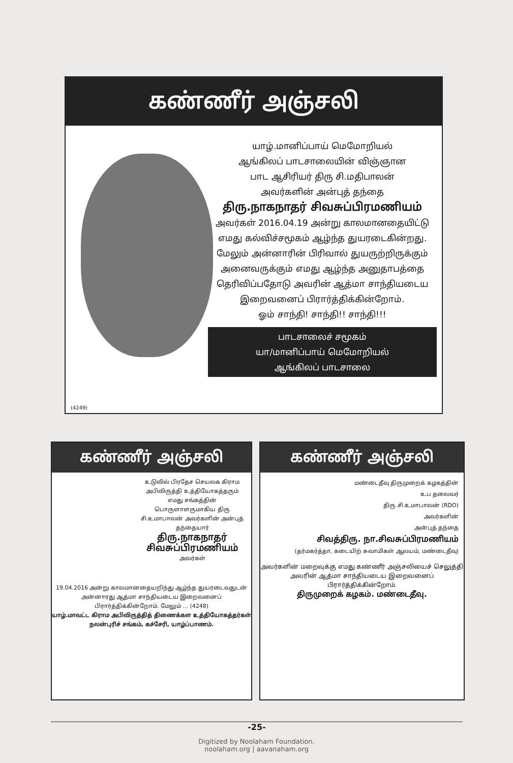கண்ணீர் அஞ்சலி
யாழ்.மானிப்பாய் மெமோறியல்
ஆங்கிலப் பாடசாலையின் விஞ்ஞான
பாட ஆசிரியர் திரு சி.மதிபாலன்
அவர்களின் அன்புத் தந்தை
திரு.நாகநாதர் சிவசுப்பிரமணியம்
அவர்கள் 2016.04.19 அன்று காலமானதையிட்டு எமது கல்விச்சமூகம் ஆழ்ந்த துயரடைகின்றது. மேலும் அன்னாரின் பிரிவால் துயருற்றிருக்கும் அனைவருக்கும் எமது ஆழ்ந்த அனுதாபத்தை தெரிவிப்பதோடு அவரின் ஆத்மா சாந்தியடைய இறைவனைப் பிரார்த்திக்கின்றோம்.
ஓம் சாந்தி! சாந்தி!! சாந்தி!!!
பாடசாலைச் சமூகம்
யா/மானிப்பாய் மெமோறியல்
ஆங்கிலப் பாடசாலை
(4249)
கண்ணீர் அஞ்சலி
உடுவில் பிரதேச செயலக கிராம அபிவிருத்தி உத்தியோகத்தரும் எமது சங்கத்தின் பொருளாளருமாகிய திரு சி.உமாபாலன் அவர்களின் அன்புத் தந்தையார்
திரு.நாகநாதர் சிவசுப்பிரமணியம்
அவர்கள்
19.04.2016 அன்று காலமானதையறிந்து ஆழ்ந்த துயரடைவதுடன் அன்னாரது ஆத்மா சாந்தியடைய இறைவனைப் பிரார்த்திக்கின்றோம். மேலும் ... (4248)
யாழ்.மாவட்ட கிராம அபிவிருத்தித் திணைக்கள உத்தியோகத்தர்கள் நலன்புரிச் சங்கம், கச்சேரி, யாழ்ப்பாணம்.
கண்ணீர் அஞ்சலி
மண்டைதீவு திருமுறைக் கழகத்தின்
உப தலைவர்
திரு.சி.உமாபாலன் (RDO)
அவர்களின்
அன்புத் தந்தை
சிவத்திரு. நா.சிவசுப்பிரமணியம்
(தர்மகர்த்தா, கடையிற் சுவாமிகள் ஆலயம், மண்டைதீவு)
அவர்களின் மறைவுக்கு எமது கண்ணீர் அஞ்சலியைச் செலுத்தி அவரின் ஆத்மா சாந்தியடைய இறைவனைப் பிரார்த்திக்கின்றோம்.
திருமுறைக் கழகம். மண்டைதீவு.
-25-
Digitized by Noolaham Foundation.
noolaham.org | aavanaham.org